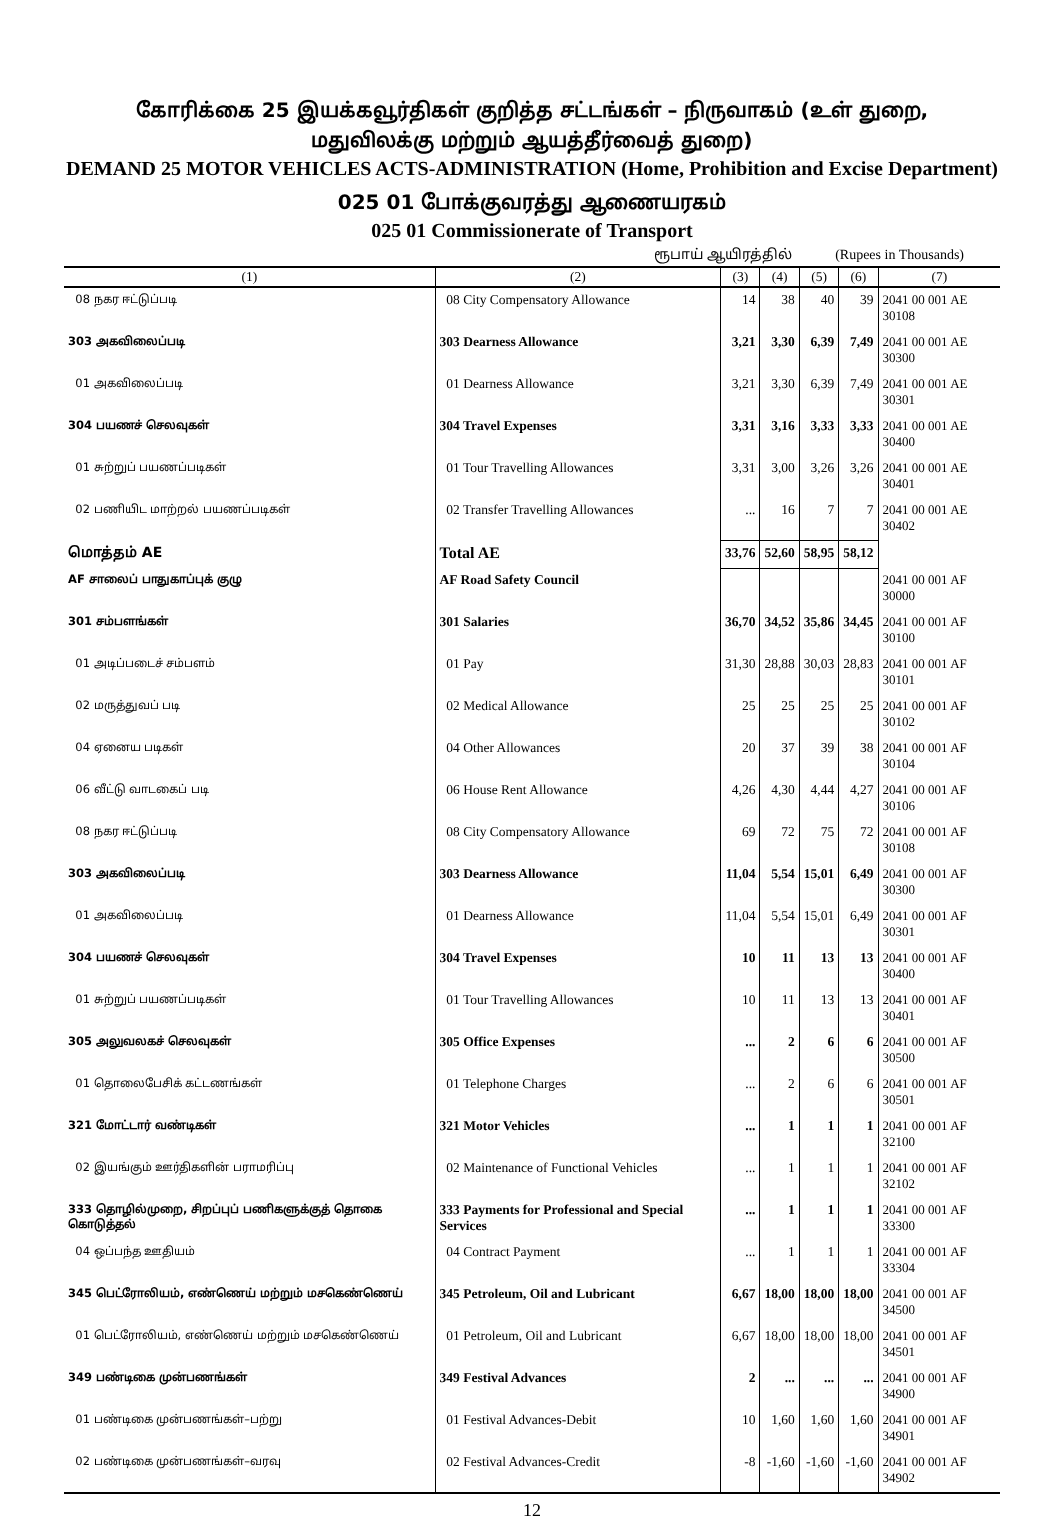கோரிக்கை 25 இயக்கவூர்திகள் குறித்த சட்டங்கள் – நிருவாகம் (உள் துறை,
மதுவிலக்கு மற்றும் ஆயத்தீர்வைத் துறை)
DEMAND 25 MOTOR VEHICLES ACTS-ADMINISTRATION (Home, Prohibition and Excise Department)
025 01 போக்குவரத்து ஆணையரகம்
025 01 Commissionerate of Transport
ரூபாய் ஆயிரத்தில் (Rupees in Thousands)
| (1) | (2) | (3) | (4) | (5) | (6) | (7) |
| --- | --- | --- | --- | --- | --- | --- |
| 08 நகர ஈட்டுப்படி | 08 City Compensatory Allowance | 14 | 38 | 40 | 39 | 2041 00 001 AE 30108 |
| 303 அகவிலைப்படி | 303 Dearness Allowance | 3,21 | 3,30 | 6,39 | 7,49 | 2041 00 001 AE 30300 |
| 01 அகவிலைப்படி | 01 Dearness Allowance | 3,21 | 3,30 | 6,39 | 7,49 | 2041 00 001 AE 30301 |
| 304 பயணச் செலவுகள் | 304 Travel Expenses | 3,31 | 3,16 | 3,33 | 3,33 | 2041 00 001 AE 30400 |
| 01 சுற்றுப் பயணப்படிகள் | 01 Tour Travelling Allowances | 3,31 | 3,00 | 3,26 | 3,26 | 2041 00 001 AE 30401 |
| 02 பணியிட மாற்றல் பயணப்படிகள் | 02 Transfer Travelling Allowances | ... | 16 | 7 | 7 | 2041 00 001 AE 30402 |
| மொத்தம் AE | Total AE | 33,76 | 52,60 | 58,95 | 58,12 | |
| AF சாலைப் பாதுகாப்புக் குழு | AF Road Safety Council | | | | | 2041 00 001 AF 30000 |
| 301 சம்பளங்கள் | 301 Salaries | 36,70 | 34,52 | 35,86 | 34,45 | 2041 00 001 AF 30100 |
| 01 அடிப்படைச் சம்பளம் | 01 Pay | 31,30 | 28,88 | 30,03 | 28,83 | 2041 00 001 AF 30101 |
| 02 மருத்துவப் படி | 02 Medical Allowance | 25 | 25 | 25 | 25 | 2041 00 001 AF 30102 |
| 04 ஏனைய படிகள் | 04 Other Allowances | 20 | 37 | 39 | 38 | 2041 00 001 AF 30104 |
| 06 வீட்டு வாடகைப் படி | 06 House Rent Allowance | 4,26 | 4,30 | 4,44 | 4,27 | 2041 00 001 AF 30106 |
| 08 நகர ஈட்டுப்படி | 08 City Compensatory Allowance | 69 | 72 | 75 | 72 | 2041 00 001 AF 30108 |
| 303 அகவிலைப்படி | 303 Dearness Allowance | 11,04 | 5,54 | 15,01 | 6,49 | 2041 00 001 AF 30300 |
| 01 அகவிலைப்படி | 01 Dearness Allowance | 11,04 | 5,54 | 15,01 | 6,49 | 2041 00 001 AF 30301 |
| 304 பயணச் செலவுகள் | 304 Travel Expenses | 10 | 11 | 13 | 13 | 2041 00 001 AF 30400 |
| 01 சுற்றுப் பயணப்படிகள் | 01 Tour Travelling Allowances | 10 | 11 | 13 | 13 | 2041 00 001 AF 30401 |
| 305 அலுவலகச் செலவுகள் | 305 Office Expenses | ... | 2 | 6 | 6 | 2041 00 001 AF 30500 |
| 01 தொலைபேசிக் கட்டணங்கள் | 01 Telephone Charges | ... | 2 | 6 | 6 | 2041 00 001 AF 30501 |
| 321 மோட்டார் வண்டிகள் | 321 Motor Vehicles | ... | 1 | 1 | 1 | 2041 00 001 AF 32100 |
| 02 இயங்கும் ஊர்திகளின் பராமரிப்பு | 02 Maintenance of Functional Vehicles | ... | 1 | 1 | 1 | 2041 00 001 AF 32102 |
| 333 தொழில்முறை, சிறப்புப் பணிகளுக்குத் தொகை கொடுத்தல் | 333 Payments for Professional and Special Services | ... | 1 | 1 | 1 | 2041 00 001 AF 33300 |
| 04 ஒப்பந்த ஊதியம் | 04 Contract Payment | ... | 1 | 1 | 1 | 2041 00 001 AF 33304 |
| 345 பெட்ரோலியம், எண்ணெய் மற்றும் மசகெண்ணெய் | 345 Petroleum, Oil and Lubricant | 6,67 | 18,00 | 18,00 | 18,00 | 2041 00 001 AF 34500 |
| 01 பெட்ரோலியம், எண்ணெய் மற்றும் மசகெண்ணெய் | 01 Petroleum, Oil and Lubricant | 6,67 | 18,00 | 18,00 | 18,00 | 2041 00 001 AF 34501 |
| 349 பண்டிகை முன்பணங்கள் | 349 Festival Advances | 2 | ... | ... | ... | 2041 00 001 AF 34900 |
| 01 பண்டிகை முன்பணங்கள்–பற்று | 01 Festival Advances-Debit | 10 | 1,60 | 1,60 | 1,60 | 2041 00 001 AF 34901 |
| 02 பண்டிகை முன்பணங்கள்–வரவு | 02 Festival Advances-Credit | -8 | -1,60 | -1,60 | -1,60 | 2041 00 001 AF 34902 |
12